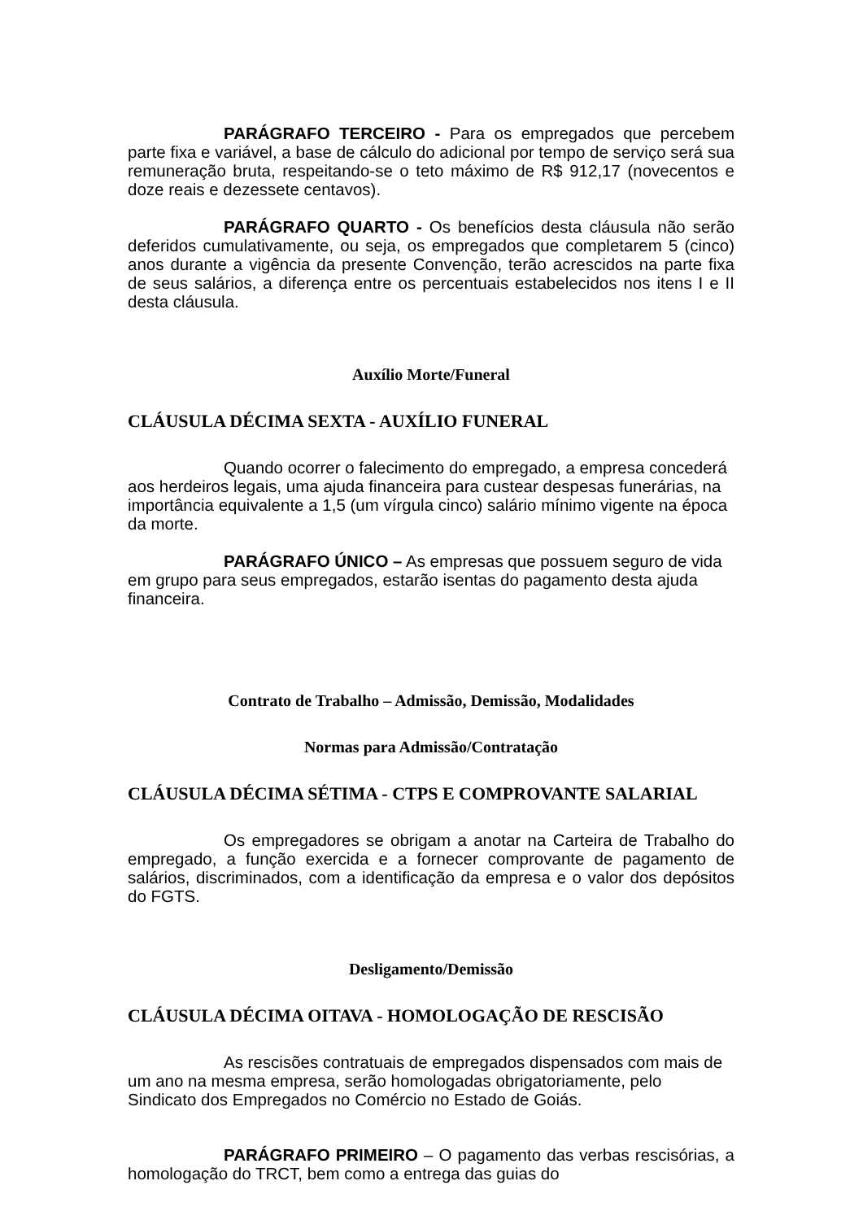PARÁGRAFO TERCEIRO - Para os empregados que percebem parte fixa e variável, a base de cálculo do adicional por tempo de serviço será sua remuneração bruta, respeitando-se o teto máximo de R$ 912,17 (novecentos e doze reais e dezessete centavos).
PARÁGRAFO QUARTO - Os benefícios desta cláusula não serão deferidos cumulativamente, ou seja, os empregados que completarem 5 (cinco) anos durante a vigência da presente Convenção, terão acrescidos na parte fixa de seus salários, a diferença entre os percentuais estabelecidos nos itens I e II desta cláusula.
Auxílio Morte/Funeral
CLÁUSULA DÉCIMA SEXTA - AUXÍLIO FUNERAL
Quando ocorrer o falecimento do empregado, a empresa concederá aos herdeiros legais, uma ajuda financeira para custear despesas funerárias, na importância equivalente a 1,5 (um vírgula cinco) salário mínimo vigente na época da morte.
PARÁGRAFO ÚNICO – As empresas que possuem seguro de vida em grupo para seus empregados, estarão isentas do pagamento desta ajuda financeira.
Contrato de Trabalho – Admissão, Demissão, Modalidades
Normas para Admissão/Contratação
CLÁUSULA DÉCIMA SÉTIMA - CTPS E COMPROVANTE SALARIAL
Os empregadores se obrigam a anotar na Carteira de Trabalho do empregado, a função exercida e a fornecer comprovante de pagamento de salários, discriminados, com a identificação da empresa e o valor dos depósitos do FGTS.
Desligamento/Demissão
CLÁUSULA DÉCIMA OITAVA - HOMOLOGAÇÃO DE RESCISÃO
As rescisões contratuais de empregados dispensados com mais de um ano na mesma empresa, serão homologadas obrigatoriamente, pelo Sindicato dos Empregados no Comércio no Estado de Goiás.
PARÁGRAFO PRIMEIRO – O pagamento das verbas rescisórias, a homologação do TRCT, bem como a entrega das guias do